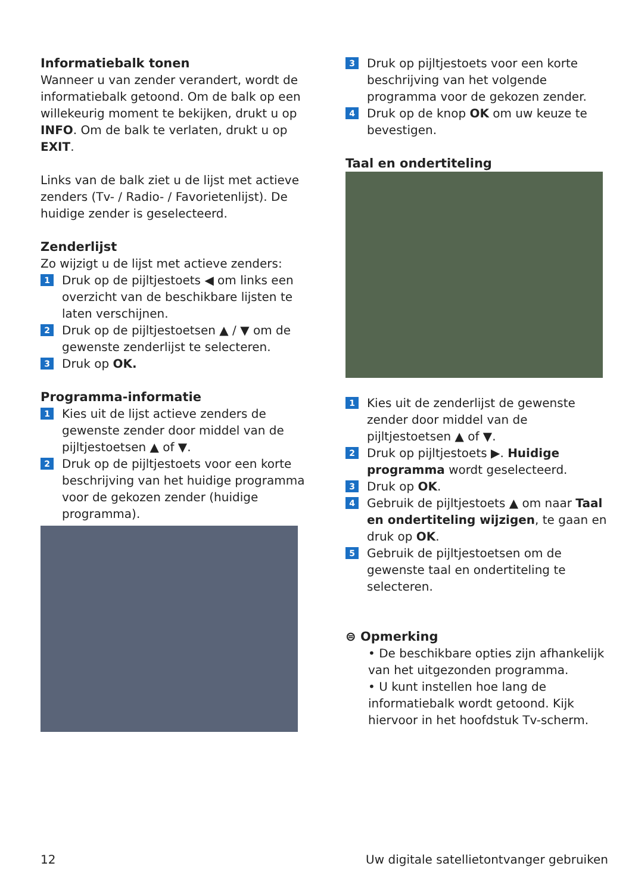Informatiebalk tonen
Wanneer u van zender verandert, wordt de informatiebalk getoond. Om de balk op een willekeurig moment te bekijken, drukt u op INFO. Om de balk te verlaten, drukt u op EXIT.
Links van de balk ziet u de lijst met actieve zenders (Tv- / Radio- / Favorietenlijst). De huidige zender is geselecteerd.
Zenderlijst
Zo wijzigt u de lijst met actieve zenders:
1 Druk op de pijltjestoets ◀ om links een overzicht van de beschikbare lijsten te laten verschijnen.
2 Druk op de pijltjestoetsen ▲ / ▼ om de gewenste zenderlijst te selecteren.
3 Druk op OK.
Programma-informatie
1 Kies uit de lijst actieve zenders de gewenste zender door middel van de pijltjestoetsen ▲ of ▼.
2 Druk op de pijltjestoets voor een korte beschrijving van het huidige programma voor de gekozen zender (huidige programma).
3 Druk op pijltjestoets voor een korte beschrijving van het volgende programma voor de gekozen zender.
4 Druk op de knop OK om uw keuze te bevestigen.
Taal en ondertiteling
1 Kies uit de zenderlijst de gewenste zender door middel van de pijltjestoetsen ▲ of ▼.
2 Druk op pijltjestoets ▶. Huidige programma wordt geselecteerd.
3 Druk op OK.
4 Gebruik de pijltjestoets ▲ om naar Taal en ondertiteling wijzigen, te gaan en druk op OK.
5 Gebruik de pijltjestoetsen om de gewenste taal en ondertiteling te selecteren.
⊜ Opmerking
• De beschikbare opties zijn afhankelijk van het uitgezonden programma.
• U kunt instellen hoe lang de informatiebalk wordt getoond. Kijk hiervoor in het hoofdstuk Tv-scherm.
12 Uw digitale satellietontvanger gebruiken